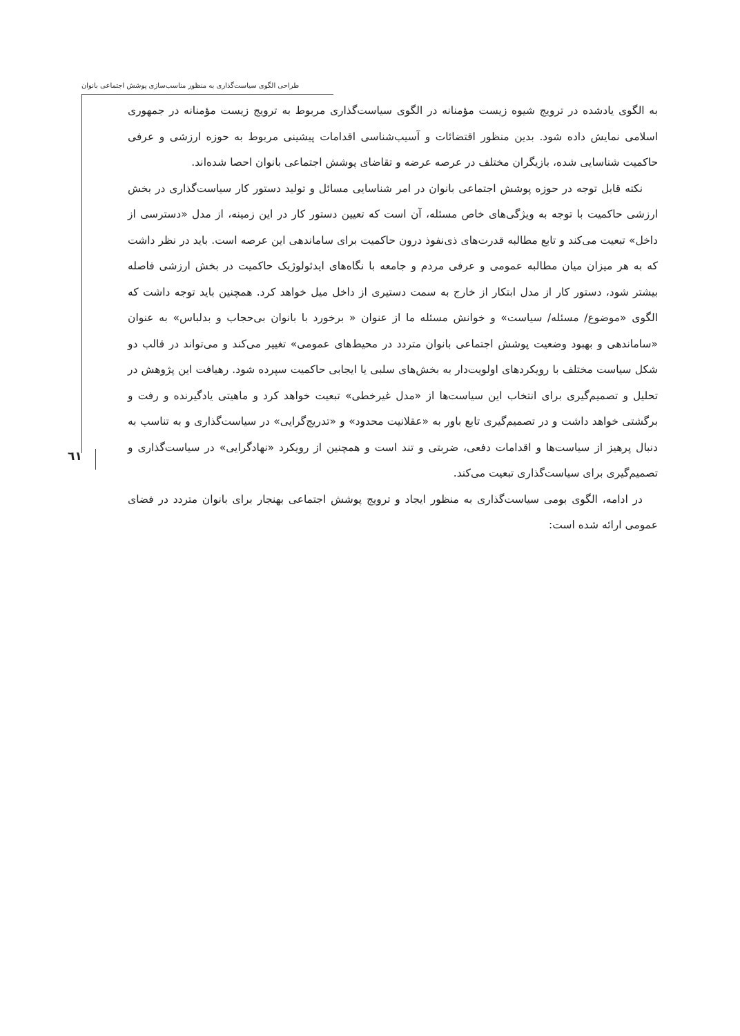طراحی الگوی سیاست‌گذاری به منظور مناسب‌سازی پوشش اجتماعی بانوان
٦١
به الگوی یادشده در ترویج شیوه زیست مؤمنانه در الگوی سیاست‌گذاری مربوط به ترویج زیست مؤمنانه در جمهوری اسلامی نمایش داده شود. بدین منظور اقتضائات و آسیب‌شناسی اقدامات پیشینی مربوط به حوزه ارزشی و عرفی حاکمیت شناسایی شده، بازیگران مختلف در عرصه عرضه و تقاضای پوشش اجتماعی بانوان احصا شده‌اند.
نکته قابل توجه در حوزه پوشش اجتماعی بانوان در امر شناسایی مسائل و تولید دستور کار سیاست‌گذاری در بخش ارزشی حاکمیت با توجه به ویژگی‌های خاص مسئله، آن است که تعیین دستور کار در این زمینه، از مدل «دسترسی از داخل» تبعیت می‌کند و تابع مطالبه قدرت‌های ذی‌نفوذ درون حاکمیت برای ساماندهی این عرصه است. باید در نظر داشت که به هر میزان میان مطالبه عمومی و عرفی مردم و جامعه با نگاه‌های ایدئولوژیک حاکمیت در بخش ارزشی فاصله بیشتر شود، دستور کار از مدل ابتکار از خارج به سمت دستیری از داخل میل خواهد کرد. همچنین باید توجه داشت که الگوی «موضوع/ مسئله/ سیاست» و خوانش مسئله ما از عنوان « برخورد با بانوان بی‌حجاب و بدلباس» به عنوان «ساماندهی و بهبود وضعیت پوشش اجتماعی بانوان متردد در محیط‌های عمومی» تغییر می‌کند و می‌تواند در قالب دو شکل سیاست مختلف با رویکردهای اولویت‌دار به بخش‌های سلبی یا ایجابی حاکمیت سپرده شود. رهیافت این پژوهش در تحلیل و تصمیم‌گیری برای انتخاب این سیاست‌ها از «مدل غیرخطی» تبعیت خواهد کرد و ماهیتی یادگیرنده و رفت و برگشتی خواهد داشت و در تصمیم‌گیری تابع باور به «عقلانیت محدود» و «تدریج‌گرایی» در سیاست‌گذاری و به تناسب به دنبال پرهیز از سیاست‌ها و اقدامات دفعی، ضربتی و تند است و همچنین از رویکرد «نهادگرایی» در سیاست‌گذاری و تصمیم‌گیری برای سیاست‌گذاری تبعیت می‌کند.
در ادامه، الگوی بومی سیاست‌گذاری به منظور ایجاد و ترویج پوشش اجتماعی بهنجار برای بانوان متردد در فضای عمومی ارائه شده است: